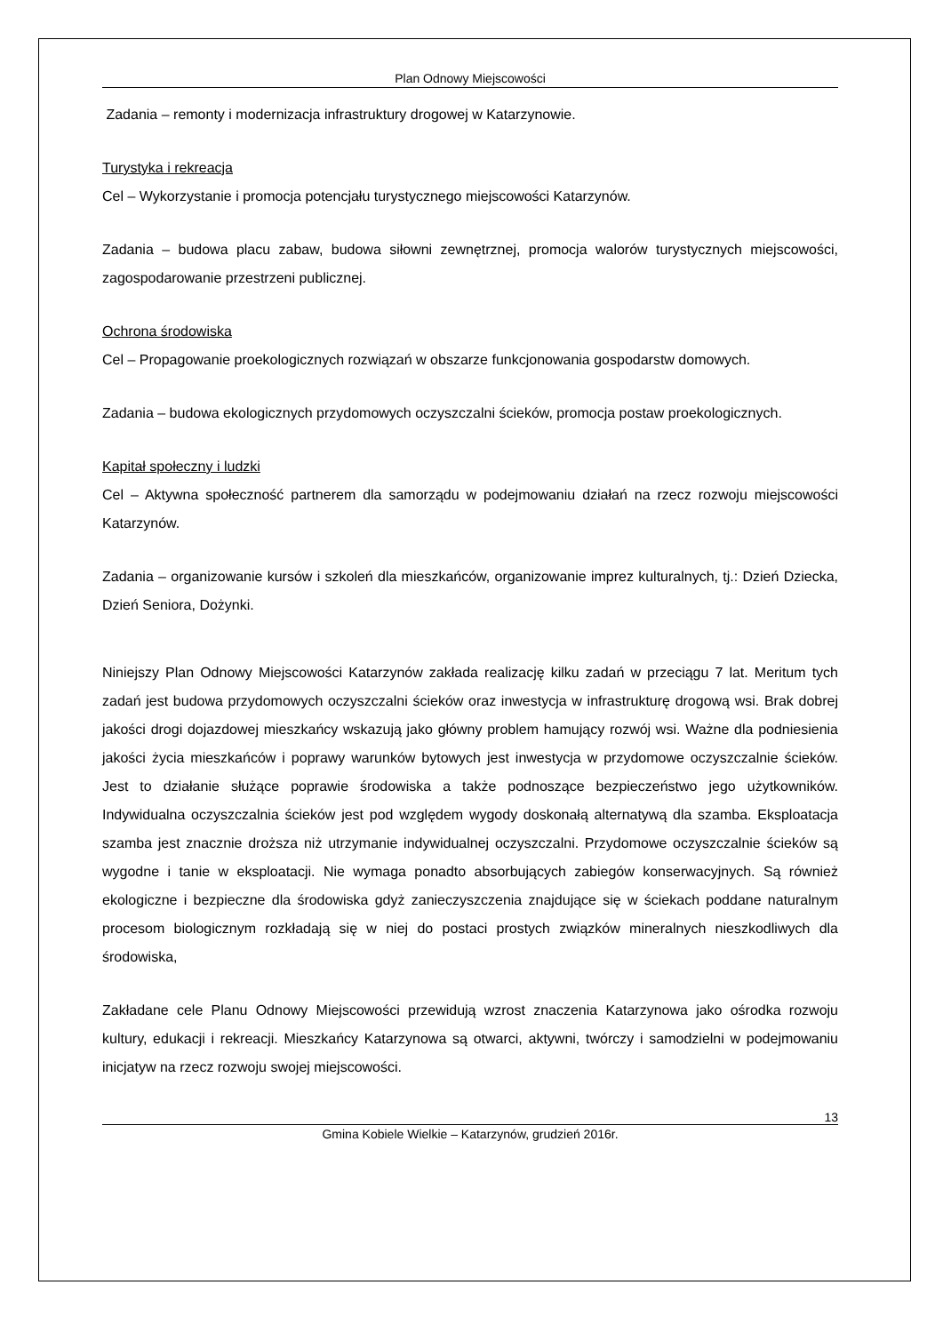Plan Odnowy Miejscowości
Zadania – remonty i modernizacja infrastruktury drogowej w Katarzynowie.
Turystyka i rekreacja
Cel – Wykorzystanie i promocja potencjału turystycznego miejscowości Katarzynów.
Zadania – budowa placu zabaw, budowa siłowni zewnętrznej, promocja walorów turystycznych miejscowości, zagospodarowanie przestrzeni publicznej.
Ochrona środowiska
Cel – Propagowanie proekologicznych rozwiązań w obszarze funkcjonowania gospodarstw domowych.
Zadania – budowa ekologicznych przydomowych oczyszczalni ścieków, promocja postaw proekologicznych.
Kapitał społeczny i ludzki
Cel – Aktywna społeczność partnerem dla samorządu w podejmowaniu działań na rzecz rozwoju miejscowości Katarzynów.
Zadania – organizowanie kursów i szkoleń dla mieszkańców, organizowanie imprez kulturalnych, tj.: Dzień Dziecka, Dzień Seniora, Dożynki.
Niniejszy Plan Odnowy Miejscowości Katarzynów zakłada realizację kilku zadań w przeciągu 7 lat. Meritum tych zadań jest budowa przydomowych oczyszczalni ścieków oraz inwestycja w infrastrukturę drogową wsi. Brak dobrej jakości drogi dojazdowej mieszkańcy wskazują jako główny problem hamujący rozwój wsi. Ważne dla podniesienia jakości życia mieszkańców i poprawy warunków bytowych jest inwestycja w przydomowe oczyszczalnie ścieków. Jest to działanie służące poprawie środowiska a także podnoszące bezpieczeństwo jego użytkowników. Indywidualna oczyszczalnia ścieków jest pod względem wygody doskonałą alternatywą dla szamba. Eksploatacja szamba jest znacznie droższa niż utrzymanie indywidualnej oczyszczalni. Przydomowe oczyszczalnie ścieków są wygodne i tanie w eksploatacji. Nie wymaga ponadto absorbujących zabiegów konserwacyjnych. Są również ekologiczne i bezpieczne dla środowiska gdyż zanieczyszczenia znajdujące się w ściekach poddane naturalnym procesom biologicznym rozkładają się w niej do postaci prostych związków mineralnych nieszkodliwych dla środowiska,
Zakładane cele Planu Odnowy Miejscowości przewidują wzrost znaczenia Katarzynowa jako ośrodka rozwoju kultury, edukacji i rekreacji. Mieszkańcy Katarzynowa są otwarci, aktywni, twórczy i samodzielni w podejmowaniu inicjatyw na rzecz rozwoju swojej miejscowości.
13
Gmina Kobiele Wielkie – Katarzynów, grudzień 2016r.